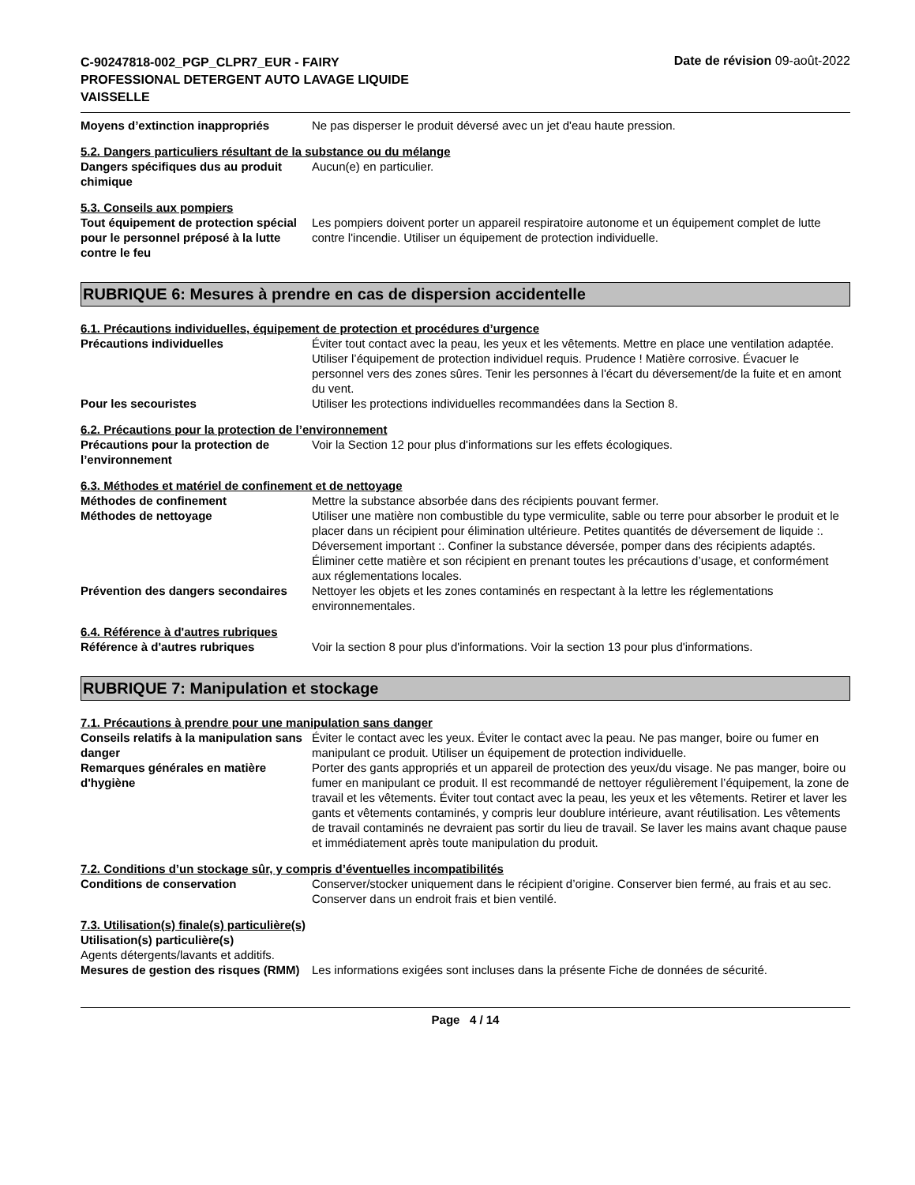C-90247818-002_PGP_CLPR7_EUR - FAIRY PROFESSIONAL DETERGENT AUTO LAVAGE LIQUIDE VAISSELLE
Date de révision 09-août-2022
Moyens d’extinction inappropriés Ne pas disperser le produit déversé avec un jet d'eau haute pression.
5.2. Dangers particuliers résultant de la substance ou du mélange
Dangers spécifiques dus au produit chimique
Aucun(e) en particulier.
5.3. Conseils aux pompiers
Tout équipement de protection spécial pour le personnel préposé à la lutte contre le feu
Les pompiers doivent porter un appareil respiratoire autonome et un équipement complet de lutte contre l'incendie. Utiliser un équipement de protection individuelle.
RUBRIQUE 6: Mesures à prendre en cas de dispersion accidentelle
6.1. Précautions individuelles, équipement de protection et procédures d’urgence
Précautions individuelles Éviter tout contact avec la peau, les yeux et les vêtements. Mettre en place une ventilation adaptée. Utiliser l’équipement de protection individuel requis. Prudence ! Matière corrosive. Évacuer le personnel vers des zones sûres. Tenir les personnes à l'écart du déversement/de la fuite et en amont du vent.
Pour les secouristes Utiliser les protections individuelles recommandées dans la Section 8.
6.2. Précautions pour la protection de l’environnement
Précautions pour la protection de l’environnement
Voir la Section 12 pour plus d'informations sur les effets écologiques.
6.3. Méthodes et matériel de confinement et de nettoyage
Méthodes de confinement Mettre la substance absorbée dans des récipients pouvant fermer.
Méthodes de nettoyage Utiliser une matière non combustible du type vermiculite, sable ou terre pour absorber le produit et le placer dans un récipient pour élimination ultérieure. Petites quantités de déversement de liquide :. Déversement important :. Confiner la substance déversée, pomper dans des récipients adaptés. Éliminer cette matière et son récipient en prenant toutes les précautions d’usage, et conformément aux réglementations locales.
Prévention des dangers secondaires
Nettoyer les objets et les zones contaminés en respectant à la lettre les réglementations environnementales.
6.4. Référence à d'autres rubriques
Référence à d'autres rubriques Voir la section 8 pour plus d'informations. Voir la section 13 pour plus d'informations.
RUBRIQUE 7: Manipulation et stockage
7.1. Précautions à prendre pour une manipulation sans danger
Conseils relatifs à la manipulation sans danger
Éviter le contact avec les yeux. Éviter le contact avec la peau. Ne pas manger, boire ou fumer en manipulant ce produit. Utiliser un équipement de protection individuelle.
Remarques générales en matière d'hygiène
Porter des gants appropriés et un appareil de protection des yeux/du visage. Ne pas manger, boire ou fumer en manipulant ce produit. Il est recommandé de nettoyer régulièrement l’équipement, la zone de travail et les vêtements. Éviter tout contact avec la peau, les yeux et les vêtements. Retirer et laver les gants et vêtements contaminés, y compris leur doublure intérieure, avant réutilisation. Les vêtements de travail contaminés ne devraient pas sortir du lieu de travail. Se laver les mains avant chaque pause et immédiatement après toute manipulation du produit.
7.2. Conditions d’un stockage sûr, y compris d’éventuelles incompatibilités
Conditions de conservation Conserver/stocker uniquement dans le récipient d’origine. Conserver bien fermé, au frais et au sec. Conserver dans un endroit frais et bien ventilé.
7.3. Utilisation(s) finale(s) particulière(s)
Utilisation(s) particulière(s)
Agents détergents/lavants et additifs.
Mesures de gestion des risques (RMM)
Les informations exigées sont incluses dans la présente Fiche de données de sécurité.
Page 4 / 14